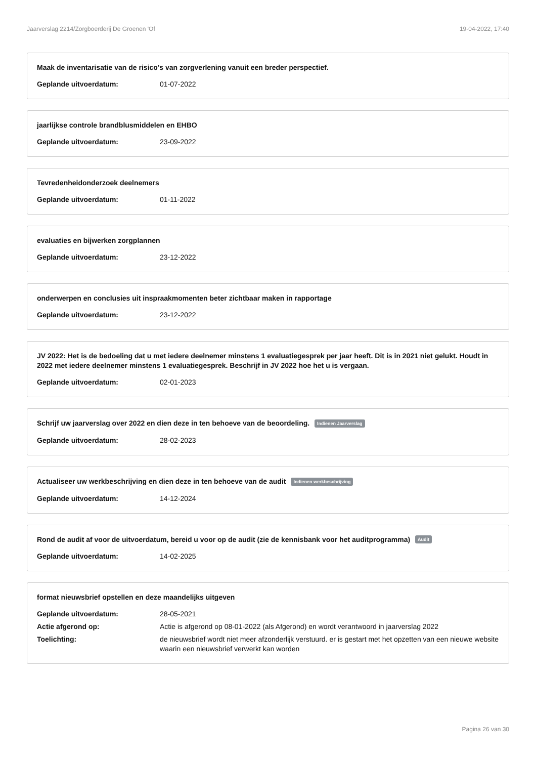Jaarverslag 2214/Zorgboerderij De Groenen 'Of 19-04-2022, 17:40
Maak de inventarisatie van de risico's van zorgverlening vanuit een breder perspectief.
Geplande uitvoerdatum: 01-07-2022
jaarlijkse controle brandblusmiddelen en EHBO
Geplande uitvoerdatum: 23-09-2022
Tevredenheidonderzoek deelnemers
Geplande uitvoerdatum: 01-11-2022
evaluaties en bijwerken zorgplannen
Geplande uitvoerdatum: 23-12-2022
onderwerpen en conclusies uit inspraakmomenten beter zichtbaar maken in rapportage
Geplande uitvoerdatum: 23-12-2022
JV 2022: Het is de bedoeling dat u met iedere deelnemer minstens 1 evaluatiegesprek per jaar heeft. Dit is in 2021 niet gelukt. Houdt in 2022 met iedere deelnemer minstens 1 evaluatiegesprek. Beschrijf in JV 2022 hoe het u is vergaan.
Geplande uitvoerdatum: 02-01-2023
Schrijf uw jaarverslag over 2022 en dien deze in ten behoeve van de beoordeling. Indienen Jaarverslag
Geplande uitvoerdatum: 28-02-2023
Actualiseer uw werkbeschrijving en dien deze in ten behoeve van de audit Indienen werkbeschrijving
Geplande uitvoerdatum: 14-12-2024
Rond de audit af voor de uitvoerdatum, bereid u voor op de audit (zie de kennisbank voor het auditprogramma) Audit
Geplande uitvoerdatum: 14-02-2025
format nieuwsbrief opstellen en deze maandelijks uitgeven
Geplande uitvoerdatum: 28-05-2021
Actie afgerond op: Actie is afgerond op 08-01-2022 (als Afgerond) en wordt verantwoord in jaarverslag 2022
Toelichting: de nieuwsbrief wordt niet meer afzonderlijk verstuurd. er is gestart met het opzetten van een nieuwe website waarin een nieuwsbrief verwerkt kan worden
Pagina 26 van 30